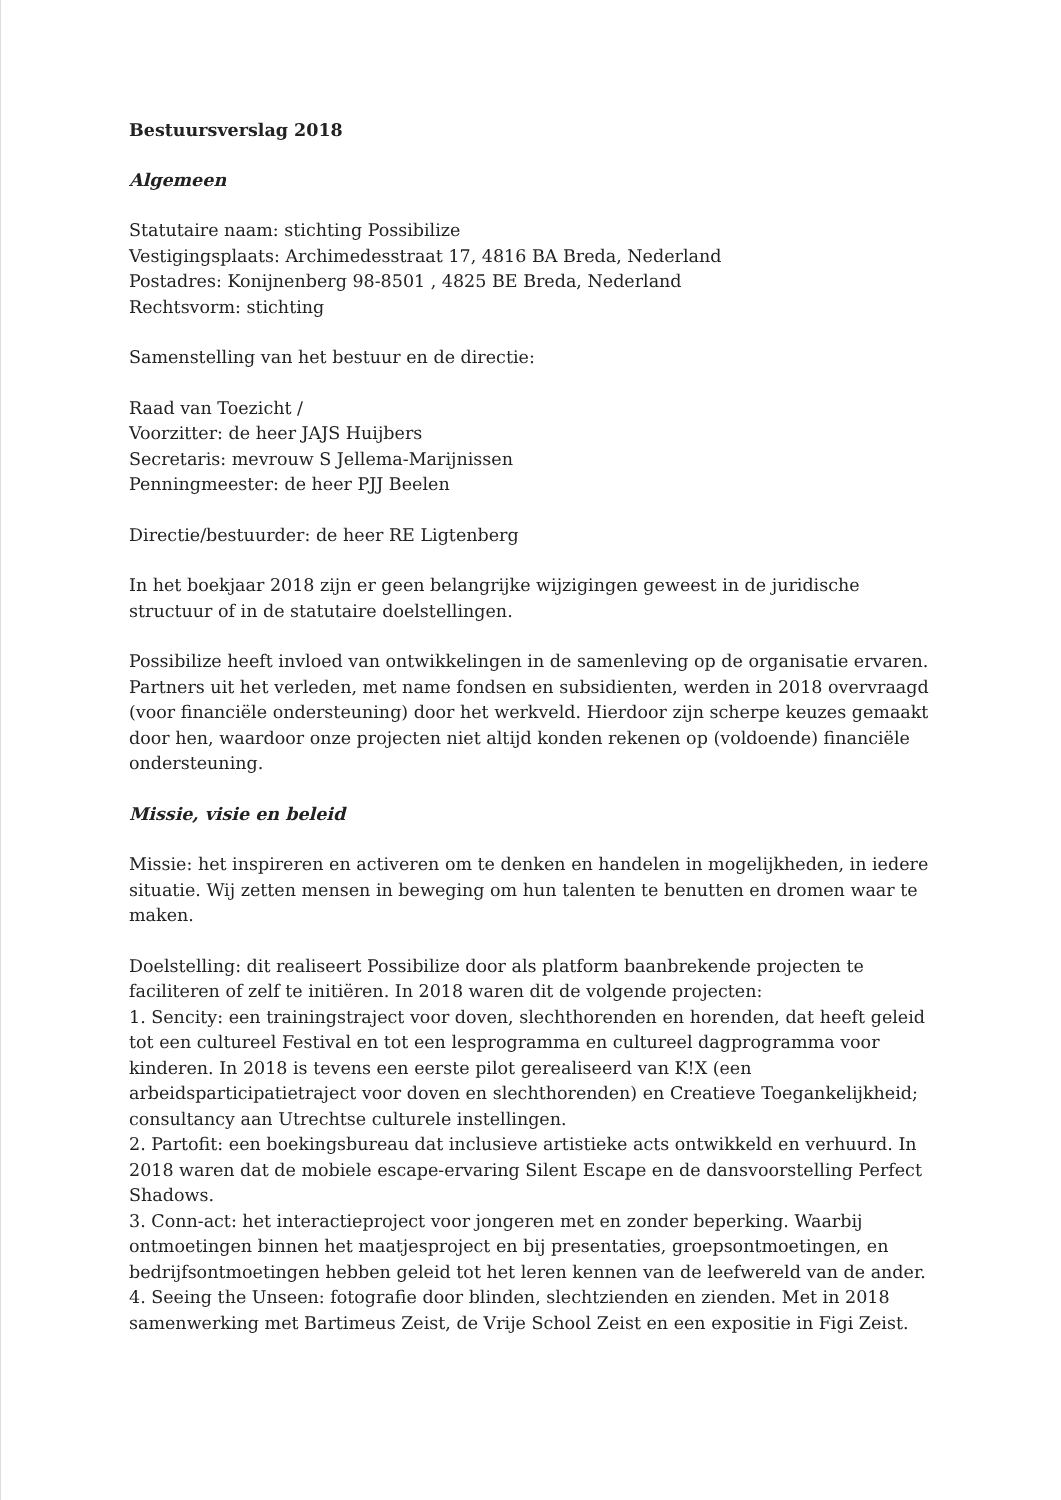Bestuursverslag 2018
Algemeen
Statutaire naam: stichting Possibilize
Vestigingsplaats: Archimedesstraat 17, 4816 BA Breda, Nederland
Postadres: Konijnenberg 98-8501 , 4825 BE Breda, Nederland
Rechtsvorm: stichting
Samenstelling van het bestuur en de directie:
Raad van Toezicht /
Voorzitter: de heer JAJS Huijbers
Secretaris: mevrouw S Jellema-Marijnissen
Penningmeester: de heer PJJ Beelen
Directie/bestuurder: de heer RE Ligtenberg
In het boekjaar 2018 zijn er geen belangrijke wijzigingen geweest in de juridische structuur of in de statutaire doelstellingen.
Possibilize heeft invloed van ontwikkelingen in de samenleving op de organisatie ervaren. Partners uit het verleden, met name fondsen en subsidienten, werden in 2018 overvraagd (voor financiële ondersteuning) door het werkveld. Hierdoor zijn scherpe keuzes gemaakt door hen, waardoor onze projecten niet altijd konden rekenen op (voldoende) financiële ondersteuning.
Missie, visie en beleid
Missie: het inspireren en activeren om te denken en handelen in mogelijkheden, in iedere situatie. Wij zetten mensen in beweging om hun talenten te benutten en dromen waar te maken.
Doelstelling: dit realiseert Possibilize door als platform baanbrekende projecten te faciliteren of zelf te initiëren. In 2018 waren dit de volgende projecten:
1. Sencity: een trainingstraject voor doven, slechthorenden en horenden, dat heeft geleid tot een cultureel Festival en tot een lesprogramma en cultureel dagprogramma voor kinderen. In 2018 is tevens een eerste pilot gerealiseerd van K!X (een arbeidsparticipatietraject voor doven en slechthorenden) en Creatieve Toegankelijkheid; consultancy aan Utrechtse culturele instellingen.
2. Partofit: een boekingsbureau dat inclusieve artistieke acts ontwikkeld en verhuurd. In 2018 waren dat de mobiele escape-ervaring Silent Escape en de dansvoorstelling Perfect Shadows.
3. Conn-act: het interactieproject voor jongeren met en zonder beperking. Waarbij ontmoetingen binnen het maatjesproject en bij presentaties, groepsontmoetingen, en bedrijfsontmoetingen hebben geleid tot het leren kennen van de leefwereld van de ander.
4. Seeing the Unseen: fotografie door blinden, slechtzienden en zienden. Met in 2018 samenwerking met Bartimeus Zeist, de Vrije School Zeist en een expositie in Figi Zeist.